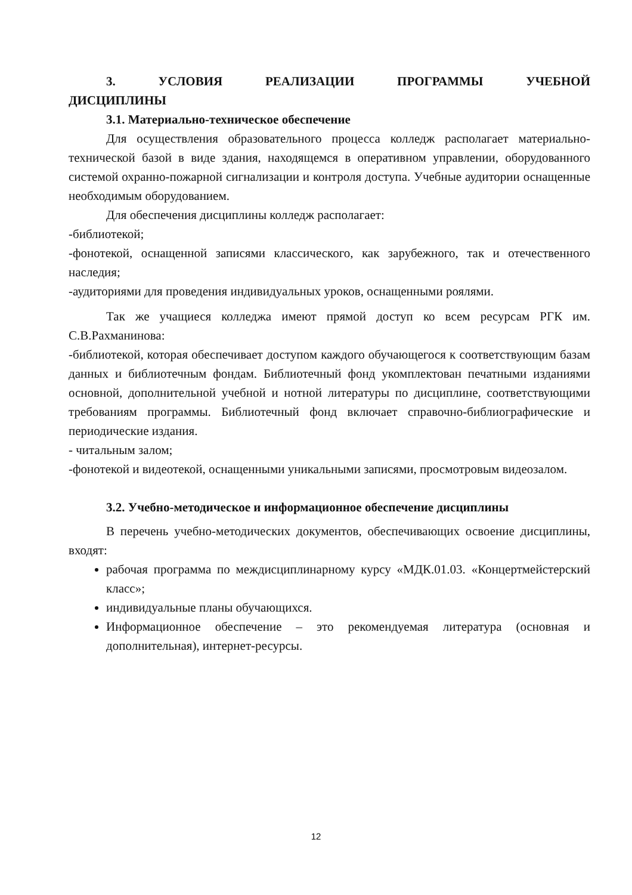3. УСЛОВИЯ РЕАЛИЗАЦИИ ПРОГРАММЫ УЧЕБНОЙ ДИСЦИПЛИНЫ
3.1. Материально-техническое обеспечение
Для осуществления образовательного процесса колледж располагает материально-технической базой в виде здания, находящемся в оперативном управлении, оборудованного системой охранно-пожарной сигнализации и контроля доступа. Учебные аудитории оснащенные необходимым оборудованием.
Для обеспечения дисциплины колледж располагает:
-библиотекой;
-фонотекой, оснащенной записями классического, как зарубежного, так и отечественного наследия;
-аудиториями для проведения индивидуальных уроков, оснащенными роялями.
Так же учащиеся колледжа имеют прямой доступ ко всем ресурсам РГК им. С.В.Рахманинова:
-библиотекой, которая обеспечивает доступом каждого обучающегося к соответствующим базам данных и библиотечным фондам. Библиотечный фонд укомплектован печатными изданиями основной, дополнительной учебной и нотной литературы по дисциплине, соответствующими требованиям программы. Библиотечный фонд включает справочно-библиографические и периодические издания.
- читальным залом;
-фонотекой и видеотекой, оснащенными уникальными записями, просмотровым видеозалом.
3.2. Учебно-методическое и информационное обеспечение дисциплины
В перечень учебно-методических документов, обеспечивающих освоение дисциплины, входят:
рабочая программа по междисциплинарному курсу «МДК.01.03. «Концертмейстерский класс»;
индивидуальные планы обучающихся.
Информационное обеспечение – это рекомендуемая литература (основная и дополнительная), интернет-ресурсы.
12